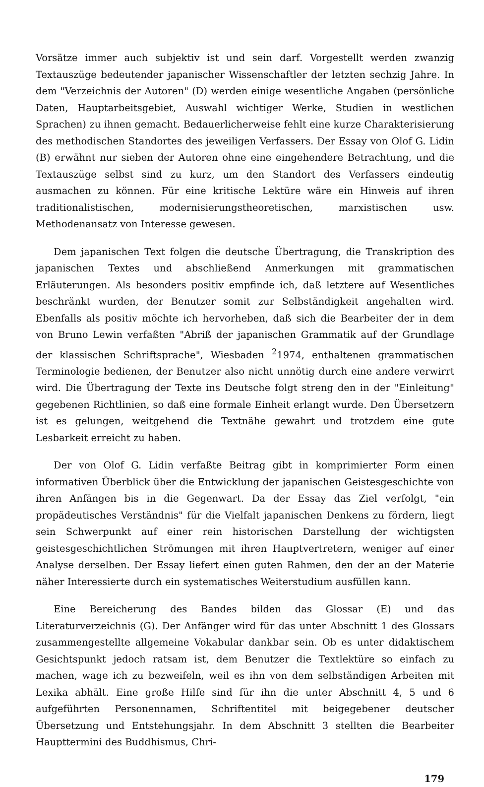Vorsätze immer auch subjektiv ist und sein darf. Vorgestellt werden zwanzig Textauszüge bedeutender japanischer Wissenschaftler der letzten sechzig Jahre. In dem "Verzeichnis der Autoren" (D) werden einige wesentliche Angaben (persönliche Daten, Hauptarbeitsgebiet, Auswahl wichtiger Werke, Studien in westlichen Sprachen) zu ihnen gemacht. Bedauerlicherweise fehlt eine kurze Charakterisierung des methodischen Standortes des jeweiligen Verfassers. Der Essay von Olof G. Lidin (B) erwähnt nur sieben der Autoren ohne eine eingehendere Betrachtung, und die Textauszüge selbst sind zu kurz, um den Standort des Verfassers eindeutig ausmachen zu können. Für eine kritische Lektüre wäre ein Hinweis auf ihren traditionalistischen, modernisierungstheoretischen, marxistischen usw. Methodenansatz von Interesse gewesen.
Dem japanischen Text folgen die deutsche Übertragung, die Transkription des japanischen Textes und abschließend Anmerkungen mit grammatischen Erläuterungen. Als besonders positiv empfinde ich, daß letztere auf Wesentliches beschränkt wurden, der Benutzer somit zur Selbständigkeit angehalten wird. Ebenfalls als positiv möchte ich hervorheben, daß sich die Bearbeiter der in dem von Bruno Lewin verfaßten "Abriß der japanischen Grammatik auf der Grundlage der klassischen Schriftsprache", Wiesbaden <sup>2</sup>1974, enthaltenen grammatischen Terminologie bedienen, der Benutzer also nicht unnötig durch eine andere verwirrt wird. Die Übertragung der Texte ins Deutsche folgt streng den in der "Einleitung" gegebenen Richtlinien, so daß eine formale Einheit erlangt wurde. Den Übersetzern ist es gelungen, weitgehend die Textnähe gewahrt und trotzdem eine gute Lesbarkeit erreicht zu haben.
Der von Olof G. Lidin verfaßte Beitrag gibt in komprimierter Form einen informativen Überblick über die Entwicklung der japanischen Geistesgeschichte von ihren Anfängen bis in die Gegenwart. Da der Essay das Ziel verfolgt, "ein propädeutisches Verständnis" für die Vielfalt japanischen Denkens zu fördern, liegt sein Schwerpunkt auf einer rein historischen Darstellung der wichtigsten geistesgeschichtlichen Strömungen mit ihren Hauptvertretern, weniger auf einer Analyse derselben. Der Essay liefert einen guten Rahmen, den der an der Materie näher Interessierte durch ein systematisches Weiterstudium ausfüllen kann.
Eine Bereicherung des Bandes bilden das Glossar (E) und das Literaturverzeichnis (G). Der Anfänger wird für das unter Abschnitt 1 des Glossars zusammengestellte allgemeine Vokabular dankbar sein. Ob es unter didaktischem Gesichtspunkt jedoch ratsam ist, dem Benutzer die Textlektüre so einfach zu machen, wage ich zu bezweifeln, weil es ihn von dem selbständigen Arbeiten mit Lexika abhält. Eine große Hilfe sind für ihn die unter Abschnitt 4, 5 und 6 aufgeführten Personennamen, Schriftentitel mit beigegebener deutscher Übersetzung und Entstehungsjahr. In dem Abschnitt 3 stellten die Bearbeiter Haupttermini des Buddhismus, Chri-
179